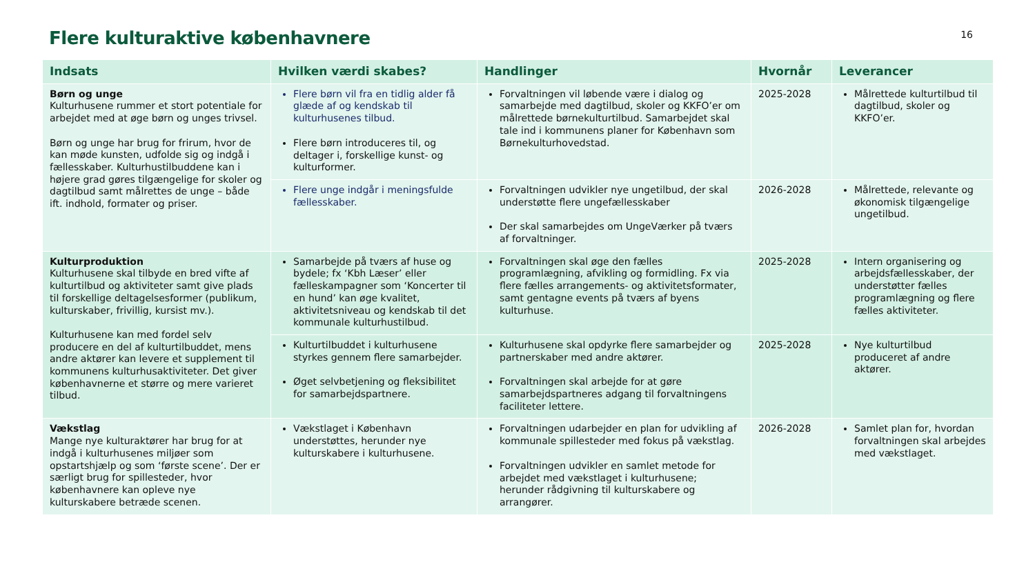16
Flere kulturaktive københavnere
| Indsats | Hvilken værdi skabes? | Handlinger | Hvornår | Leverancer |
| --- | --- | --- | --- | --- |
| Børn og unge Kulturhusene rummer et stort potentiale for arbejdet med at øge børn og unges trivsel. Børn og unge har brug for frirum, hvor de kan møde kunsten, udfolde sig og indgå i fællesskaber. Kulturhustilbuddene kan i højere grad gøres tilgængelige for skoler og dagtilbud samt målrettes de unge – både ift. indhold, formater og priser. | Flere børn vil fra en tidlig alder få glæde af og kendskab til kulturhusenes tilbud. Flere børn introduceres til, og deltager i, forskellige kunst- og kulturformer. | Forvaltningen vil løbende være i dialog og samarbejde med dagtilbud, skoler og KKFO’er om målrettede børnekulturtilbud. Samarbejdet skal tale ind i kommunens planer for København som Børnekulturhovedstad. | 2025-2028 | Målrettede kulturtilbud til dagtilbud, skoler og KKFO’er. |
| | Flere unge indgår i meningsfulde fællesskaber. | Forvaltningen udvikler nye ungetilbud, der skal understøtte flere ungefællesskaber Der skal samarbejdes om UngeVærker på tværs af forvaltninger. | 2026-2028 | Målrettede, relevante og økonomisk tilgængelige ungetilbud. |
| Kulturproduktion Kulturhusene skal tilbyde en bred vifte af kulturtilbud og aktiviteter samt give plads til forskellige deltagelsesformer (publikum, kulturskaber, frivillig, kursist mv.). Kulturhusene kan med fordel selv producere en del af kulturtilbuddet, mens andre aktører kan levere et supplement til kommunens kulturhusaktiviteter. Det giver københavnerne et større og mere varieret tilbud. | Samarbejde på tværs af huse og bydele; fx ‘Kbh Læser’ eller fælleskampagner som ‘Koncerter til en hund’ kan øge kvalitet, aktivitetsniveau og kendskab til det kommunale kulturhustilbud. | Forvaltningen skal øge den fælles programlægning, afvikling og formidling. Fx via flere fælles arrangements- og aktivitetsformater, samt gentagne events på tværs af byens kulturhuse. | 2025-2028 | Intern organisering og arbejdsfællesskaber, der understøtter fælles programlægning og flere fælles aktiviteter. |
| | Kulturtilbuddet i kulturhusene styrkes gennem flere samarbejder. Øget selvbetjening og fleksibilitet for samarbejdspartnere. | Kulturhusene skal opdyrke flere samarbejder og partnerskaber med andre aktører. Forvaltningen skal arbejde for at gøre samarbejdspartneres adgang til forvaltningens faciliteter lettere. | 2025-2028 | Nye kulturtilbud produceret af andre aktører. |
| Vækstlag Mange nye kulturaktører har brug for at indgå i kulturhusenes miljøer som opstartshjælp og som ‘første scene’. Der er særligt brug for spillesteder, hvor københavnere kan opleve nye kulturskabere betræde scenen. | Vækstlaget i København understøttes, herunder nye kulturskabere i kulturhusene. | Forvaltningen udarbejder en plan for udvikling af kommunale spillesteder med fokus på vækstlag. Forvaltningen udvikler en samlet metode for arbejdet med vækstlaget i kulturhusene; herunder rådgivning til kulturskabere og arrangører. | 2026-2028 | Samlet plan for, hvordan forvaltningen skal arbejdes med vækstlaget. |